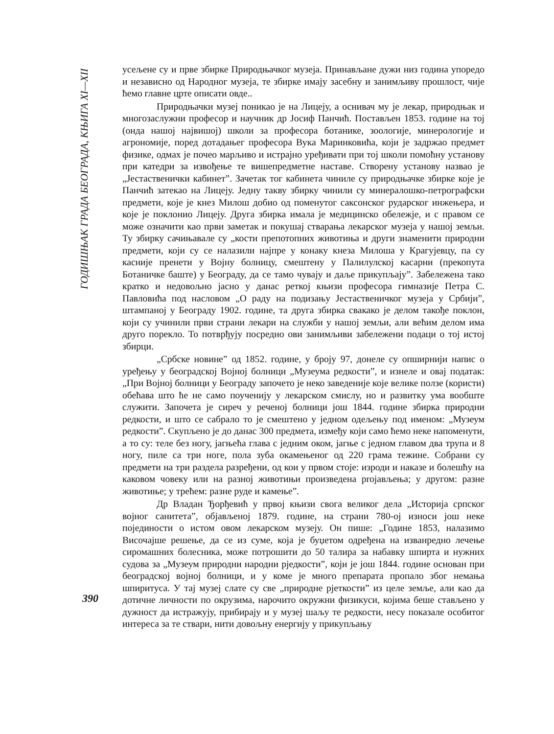ГОДИШЊАК ГРАДА БЕОГРАДА, КЊИГА XI—XII
усељене су и прве збирке Природњачког музеја. Принављане дужи низ година упоредо и независно од Народног музеја, те збирке имају засебну и занимљиву прошлост, чије ћемо главне црте описати овде..
Природњачки музеј поникао је на Лицеју, а оснивач му је лекар, природњак и многозаслужни професор и научник др Јосиф Панчић. Постављен 1853. године на тој (онда нашој највишој) школи за професора ботанике, зоологије, минерологије и агрономије, поред дотадањег професора Вука Маринковића, који је задржао предмет физике, одмах је почео марљиво и истрајно уређивати при тој школи помоћну установу при катедри за извођење те вишепредметне наставе. Створену установу назвао је „Јестаственички кабинет”. Зачетак тог кабинета чиниле су природњачке збирке које је Панчић затекао на Лицеју. Једну такву збирку чинили су минералошко-петрографски предмети, које је кнез Милош добио од поменутог саксонског рударског инжењера, и које је поклонио Лицеју. Друга збирка имала је медицинско обележје, и с правом се може означити као први заметак и покушај стварања лекарског музеја у нашој земљи. Ту збирку сачињавале су „кости препотопних животиња и други знаменити природни предмети, који су се налазили најпре у конаку кнеза Милоша у Крагујевцу, па су касније пренети у Војну болницу, смештену у Палилулској касарни (прекопута Ботаничке баште) у Београду, да се тамо чувају и даље прикупљају”. Забележена тако кратко и недовољно јасно у данас реткој књизи професора гимназије Петра С. Павловића под насловом „О раду на подизању Јестаственичког музеја у Србији”, штампаној у Београду 1902. године, та друга збирка свакако је делом такође поклон, који су учинили први страни лекари на служби у нашој земљи, али већим делом има друго порекло. То потврђују посредно ови занимљиви забележени подаци о тој истој збирци.
„Србске новине” од 1852. године, у броју 97, донеле су опширнији напис о уређењу у београдској Војној болници „Музеума редкости”, и изнеле и овај податак: „При Војној болници у Београду започето је неко заведеније које велике ползе (користи) обећава што ће не само поученију у лекарском смислу, но и развитку ума вообште служити. Започета је сиреч у реченој болници још 1844. године збирка природни редкости, и што се сабрало то је смештено у једном одељењу под именом: „Музеум редкости”. Скупљено је до данас 300 предмета, између који само ћемо неке напоменути, а то су: теле без ногу, јагњећа глава с једним оком, јагње с једном главом два трупа и 8 ногу, пиле са три ноге, пола зуба окамењеног од 220 грама тежине. Собрани су предмети на три раздела разређени, од кои у првом стоје: изроди и наказе и болешћу на каковом човеку или на разној животињи произведена projављења; у другом: разне животиње; у трећем: разне руде и камење”.
Др Владан Ђорђевић у првој књизи свога великог дела „Историја српског војног санитета”, објављеној 1879. године, на страни 780-ој износи још неке појединости о истом овом лекарском музеју. Он пише: „Године 1853, налазимо Височајше решење, да се из суме, која је буџетом одређена на изванредно лечење сиромашних болесника, може потрошити до 50 талира за набавку шпирта и нужних судова за „Музеум природни народни рједкости”, који је још 1844. године основан при београдској војној болници, и у коме је много препарата пропало због немања шпиритуса. У тај музеј слате су све „природне рјеткости” из целе земље, али као да дотичне личности по окрузима, нарочито окружни физикуси, којима беше стављено у дужност да истражују, прибирају и у музеј шаљу те редкости, несу показале особитог интереса за те ствари, нити довољну енергију у прикупљању
390